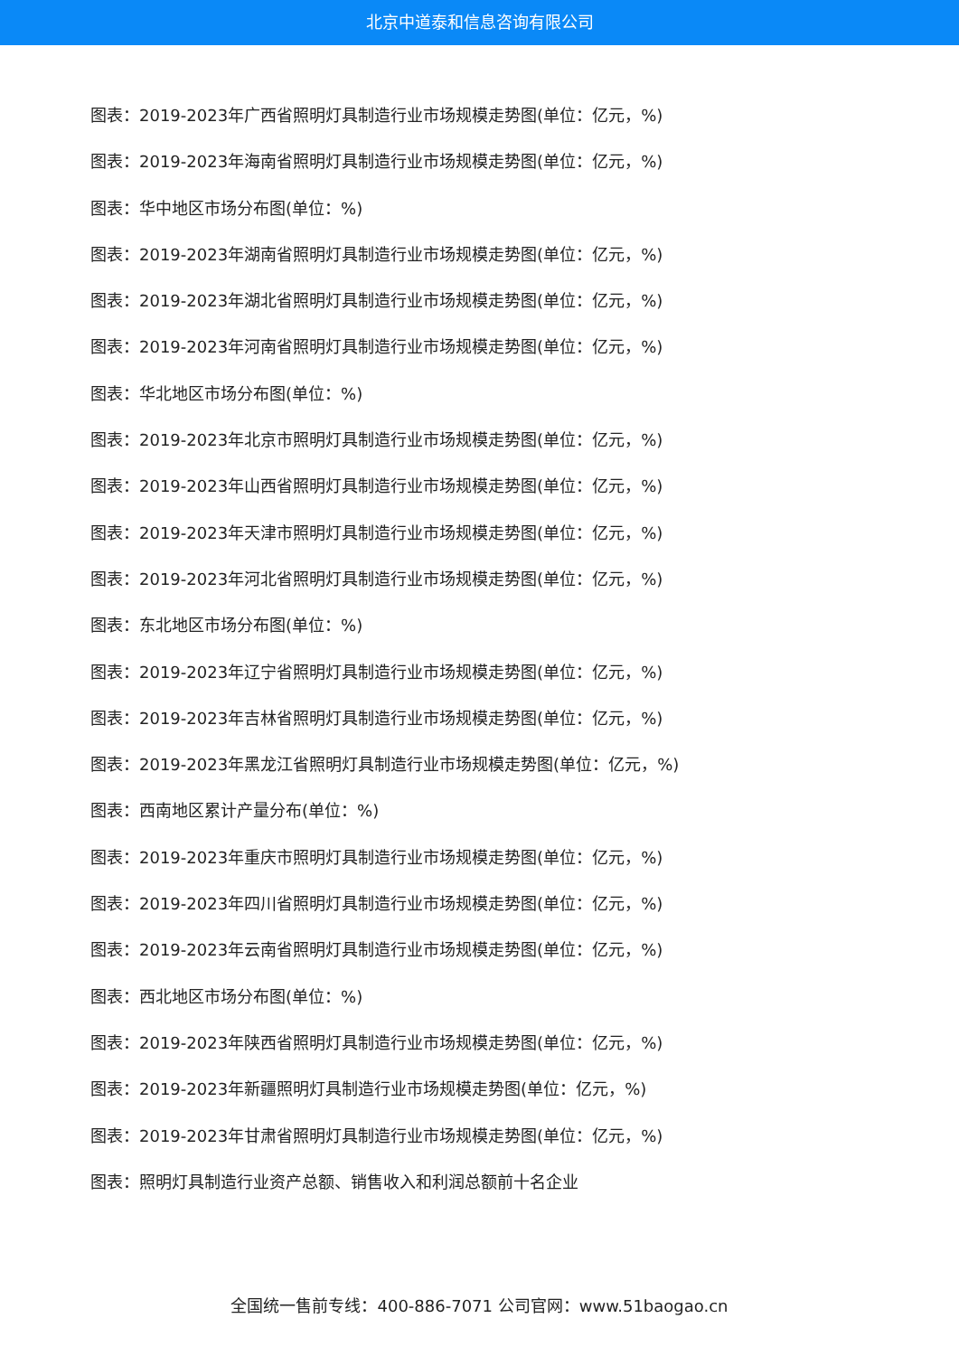北京中道泰和信息咨询有限公司
图表：2019-2023年广西省照明灯具制造行业市场规模走势图(单位：亿元，%)
图表：2019-2023年海南省照明灯具制造行业市场规模走势图(单位：亿元，%)
图表：华中地区市场分布图(单位：%)
图表：2019-2023年湖南省照明灯具制造行业市场规模走势图(单位：亿元，%)
图表：2019-2023年湖北省照明灯具制造行业市场规模走势图(单位：亿元，%)
图表：2019-2023年河南省照明灯具制造行业市场规模走势图(单位：亿元，%)
图表：华北地区市场分布图(单位：%)
图表：2019-2023年北京市照明灯具制造行业市场规模走势图(单位：亿元，%)
图表：2019-2023年山西省照明灯具制造行业市场规模走势图(单位：亿元，%)
图表：2019-2023年天津市照明灯具制造行业市场规模走势图(单位：亿元，%)
图表：2019-2023年河北省照明灯具制造行业市场规模走势图(单位：亿元，%)
图表：东北地区市场分布图(单位：%)
图表：2019-2023年辽宁省照明灯具制造行业市场规模走势图(单位：亿元，%)
图表：2019-2023年吉林省照明灯具制造行业市场规模走势图(单位：亿元，%)
图表：2019-2023年黑龙江省照明灯具制造行业市场规模走势图(单位：亿元，%)
图表：西南地区累计产量分布(单位：%)
图表：2019-2023年重庆市照明灯具制造行业市场规模走势图(单位：亿元，%)
图表：2019-2023年四川省照明灯具制造行业市场规模走势图(单位：亿元，%)
图表：2019-2023年云南省照明灯具制造行业市场规模走势图(单位：亿元，%)
图表：西北地区市场分布图(单位：%)
图表：2019-2023年陕西省照明灯具制造行业市场规模走势图(单位：亿元，%)
图表：2019-2023年新疆照明灯具制造行业市场规模走势图(单位：亿元，%)
图表：2019-2023年甘肃省照明灯具制造行业市场规模走势图(单位：亿元，%)
图表：照明灯具制造行业资产总额、销售收入和利润总额前十名企业
全国统一售前专线：400-886-7071 公司官网：www.51baogao.cn